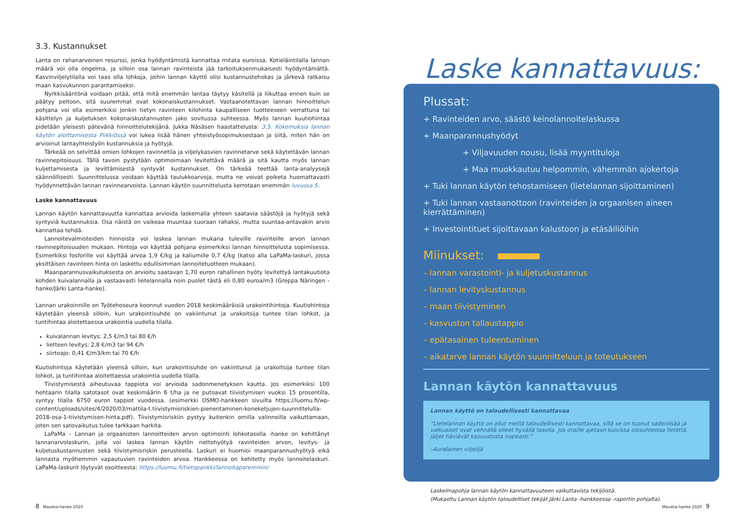3.3. Kustannukset
Lanta on rahanarvoinen resurssi, jonka hyödyntämistä kannattaa mitata euroissa. Kotieläintilalla lannan määrä voi olla ongelma, ja silloin osa lannan ravinteista jää tarkoituksenmukaisesti hyödyntämättä. Kasvinviljelytilalla voi taas olla lohkoja, joihin lannan käyttö olisi kustannustehokas ja järkevä ratkaisu maan kasvukunnon parantamiseksi.
Nyrkkisääntönä voidaan pitää, että mitä enemmän lantaa täytyy käsitellä ja liikuttaa ennen kuin se päätyy peltoon, sitä suuremmat ovat kokonaiskustannukset. Vastaanotettavan lannan hinnoittelun pohjana voi olla esimerkiksi jonkin tietyn ravinteen kilohinta kaupalliseen tuotteeseen verrattuna tai käsittelyn ja kuljetuksen kokonaiskustannusten jako sovitussa suhteessa. Myös lannan kuutiohintaa pidetään yleisesti pätevänä hinnoittelutekijänä. Jukka Näsäsen haastattelusta: 3.5. Kokemuksia lannan käytön aloittamisesta Piikkiössä voi lukea lisää hänen yhteistyösopimuksestaan ja siitä, miten hän on arvioinut lantayhteistyön kustannuksia ja hyötyjä.
Tärkeää on selvittää omien lohkojen ravinnetila ja viljelykasvien ravinnetarve sekä käytettävän lannan ravinnepitoisuus. Tällä tavoin pystytään optimoimaan levitettävä määrä ja sitä kautta myös lannan kuljettamisesta ja levittämisestä syntyvät kustannukset. On tärkeää teettää lanta-analyysejä säännöllisesti. Suunnittelussa voidaan käyttää taulukkoarvoja, mutta ne voivat poiketa huomattavasti hyödynnettävän lannan ravinnearvoista. Lannan käytön suunnittelusta kerrotaan enemmän luvussa 5.
Laske kannattavuus
Lannan käytön kannattavuutta kannattaa arvioida laskemalla yhteen saatavia säästöjä ja hyötyjä sekä syntyviä kustannuksia. Osa näistä on vaikeaa muuntaa suoraan rahaksi, mutta suuntaa-antavakin arvio kannattaa tehdä.
Lannoitevalmisteiden hinnoista voi laskea lannan mukana tuleville ravinteille arvon lannan ravinnepitoisuuden mukaan. Hintoja voi käyttää pohjana esimerkiksi lannan hinnoittelusta sopimisessa. Esimerkiksi fosforille voi käyttää arvoa 1,9 €/kg ja kaliumille 0,7 €/kg (katso alla LaPaMa-laskuri, jossa yksittäisen ravinteen hinta on laskettu edullisimman lannoitetuotteen mukaan).
Maanparannusvaikutuksesta on arvioitu saatavan 1,70 euron rahallinen hyöty levitettyä lantakuutiota kohden kuivalannalla ja vastaavasti lietelannalla noin puolet tästä eli 0,80 euroa/m3 (Greppa Näringen -hanke/Järki Lanta-hanke).
Lannan urakoinnille on Työtehoseura koonnut vuoden 2018 keskimääräisiä urakointihintoja. Kuutiohintoja käytetään yleensä silloin, kun urakointisuhde on vakiintunut ja urakoitsija tuntee tilan lohkot, ja tuntihintaa aloitettaessa urakointia uudella tilalla.
kuivalannan levitys: 2,5 €/m3 tai 80 €/h
lietteen levitys: 2,8 €/m3 tai 94 €/h
siirtoajo: 0,41 €/m3/km tai 70 €/h
Kuutiohintoja käytetään yleensä silloin, kun urakointisuhde on vakiintunut ja urakoitsija tuntee tilan lohkot, ja tuntihintaa aloitettaessa urakointia uudella tilalla.
Tiivistymisestä aiheutuvaa tappiota voi arvioida sadonmenetyksen kautta. Jos esimerkiksi 100 hehtaarin tilalla satotasot ovat keskimäärin 6 t/ha ja ne putoavat tiivistymisen vuoksi 15 prosentilla, syntyy tilalla 6750 euron tappiot vuodessa. (esimerkki OSMO-hankkeen sivuilta https://luomu.fi/wp-content/uploads/sites/4/2020/03/mattila-t.tiivistymisriskien-pienentaminen-koneketjujen-suunnittelulla-2018-osa-1-tiivistymisen-hinta.pdf). Tiivistymisriskiin pystyy kuitenkin omilla valinnoilla vaikuttamaan, joten sen satovaikutus tulee tarkkaan harkita.
LaPaMa – Lannan ja orgaanisten lannoitteiden arvon optimointi lohkotasolla -hanke on kehittänyt lannanarvolaskurin, jolla voi laskea lannan käytön nettohyötyä ravinteiden arvon, levitys- ja kuljetuskustannusten sekä tiivistymisriskin perusteella. Laskuri ei huomioi maanparannushyötyä eikä lannasta myöhemmin vapautuvien ravinteiden arvoa. Hankkeessa on kehitetty myös lannoitelaskuri. LaPaMa-laskurit löytyvät osoitteesta: https://luomu.fi/tietopankki/lannoitaparemmin/
Laske kannattavuus:
Plussat:
+ Ravinteiden arvo, säästö keinolannoitelaskussa
+ Maanparannushyödyt
+ Viljavuuden nousu, lisää myyntituloja
+ Maa muokkautuu helpommin, vähemmän ajokertoja
+ Tuki lannan käytön tehostamiseen (lietelannan sijoittaminen)
+ Tuki lannan vastaanottoon (ravinteiden ja orgaanisen aineen kierrättäminen)
+ Investointituet sijoittavaan kalustoon ja etäsäiliöihin
Miinukset:
– lannan varastointi- ja kuljetuskustannus
– lannan levityskustannus
– maan tiivistyminen
– kasvuston tallaustappio
– epätasainen tuleentuminen
– aikatarve lannan käytön suunnitteluun ja toteutukseen
Lannan käytön kannattavuus
Lannan käyttö on taloudellisesti kannattavaa
”Lietelannan käyttö on ollut meillä taloudellisesti kannattavaa, sillä se on tuonut sadonlisää ja valkuaiset ovat vehnällä olleet hyvällä tasolla. Jos oraille ajetaan kuivissa olosuhteissa lietettä, jäljet häviävät kasvustosta nopeasti.”
–Auralainen viljelijä
Laskelmapohja lannan käytön kannattavuuteen vaikuttavista tekijöistä.
(Mukaeltu Lannan käytön taloudelliset tekijät Järki Lanta -hankkeessa -raportin pohjalta).
8 Maveka-hanke 2020 Maveka-hanke 2020 9